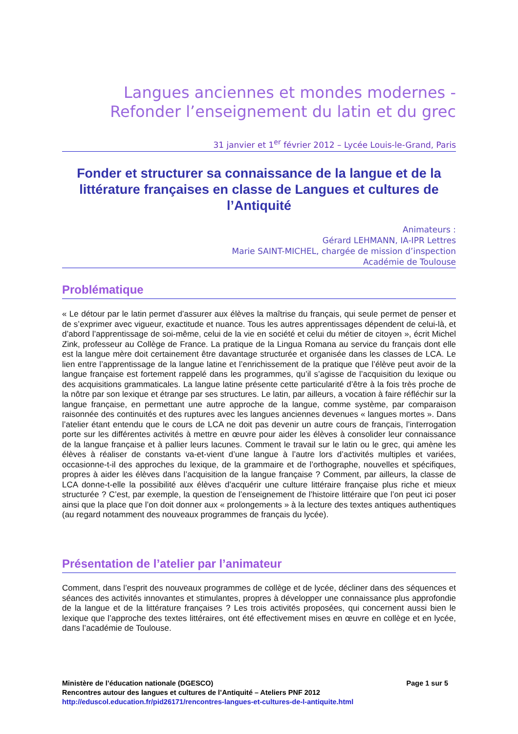Langues anciennes et mondes modernes -
Refonder l’enseignement du latin et du grec
31 janvier et 1<sup>er</sup> février 2012 – Lycée Louis-le-Grand, Paris
Fonder et structurer sa connaissance de la langue et de la littérature françaises en classe de Langues et cultures de l’Antiquité
Animateurs :
Gérard LEHMANN, IA-IPR Lettres
Marie SAINT-MICHEL, chargée de mission d’inspection
Académie de Toulouse
Problématique
« Le détour par le latin permet d’assurer aux élèves la maîtrise du français, qui seule permet de penser et de s’exprimer avec vigueur, exactitude et nuance. Tous les autres apprentissages dépendent de celui-là, et d’abord l’apprentissage de soi-même, celui de la vie en société et celui du métier de citoyen », écrit Michel Zink, professeur au Collège de France. La pratique de la Lingua Romana au service du français dont elle est la langue mère doit certainement être davantage structurée et organisée dans les classes de LCA. Le lien entre l’apprentissage de la langue latine et l’enrichissement de la pratique que l’élève peut avoir de la langue française est fortement rappelé dans les programmes, qu’il s’agisse de l’acquisition du lexique ou des acquisitions grammaticales. La langue latine présente cette particularité d’être à la fois très proche de la nôtre par son lexique et étrange par ses structures. Le latin, par ailleurs, a vocation à faire réfléchir sur la langue française, en permettant une autre approche de la langue, comme système, par comparaison raisonnée des continuités et des ruptures avec les langues anciennes devenues « langues mortes ». Dans l’atelier étant entendu que le cours de LCA ne doit pas devenir un autre cours de français, l’interrogation porte sur les différentes activités à mettre en œuvre pour aider les élèves à consolider leur connaissance de la langue française et à pallier leurs lacunes. Comment le travail sur le latin ou le grec, qui amène les élèves à réaliser de constants va-et-vient d’une langue à l’autre lors d’activités multiples et variées, occasionne-t-il des approches du lexique, de la grammaire et de l’orthographe, nouvelles et spécifiques, propres à aider les élèves dans l’acquisition de la langue française ? Comment, par ailleurs, la classe de LCA donne-t-elle la possibilité aux élèves d’acquérir une culture littéraire française plus riche et mieux structurée ? C’est, par exemple, la question de l’enseignement de l’histoire littéraire que l’on peut ici poser ainsi que la place que l’on doit donner aux « prolongements » à la lecture des textes antiques authentiques (au regard notamment des nouveaux programmes de français du lycée).
Présentation de l’atelier par l’animateur
Comment, dans l’esprit des nouveaux programmes de collège et de lycée, décliner dans des séquences et séances des activités innovantes et stimulantes, propres à développer une connaissance plus approfondie de la langue et de la littérature françaises ? Les trois activités proposées, qui concernent aussi bien le lexique que l’approche des textes littéraires, ont été effectivement mises en œuvre en collège et en lycée, dans l’académie de Toulouse.
Ministère de l’éducation nationale (DGESCO) Page 1 sur 5
Rencontres autour des langues et cultures de l’Antiquité – Ateliers PNF 2012
http://eduscol.education.fr/pid26171/rencontres-langues-et-cultures-de-l-antiquite.html